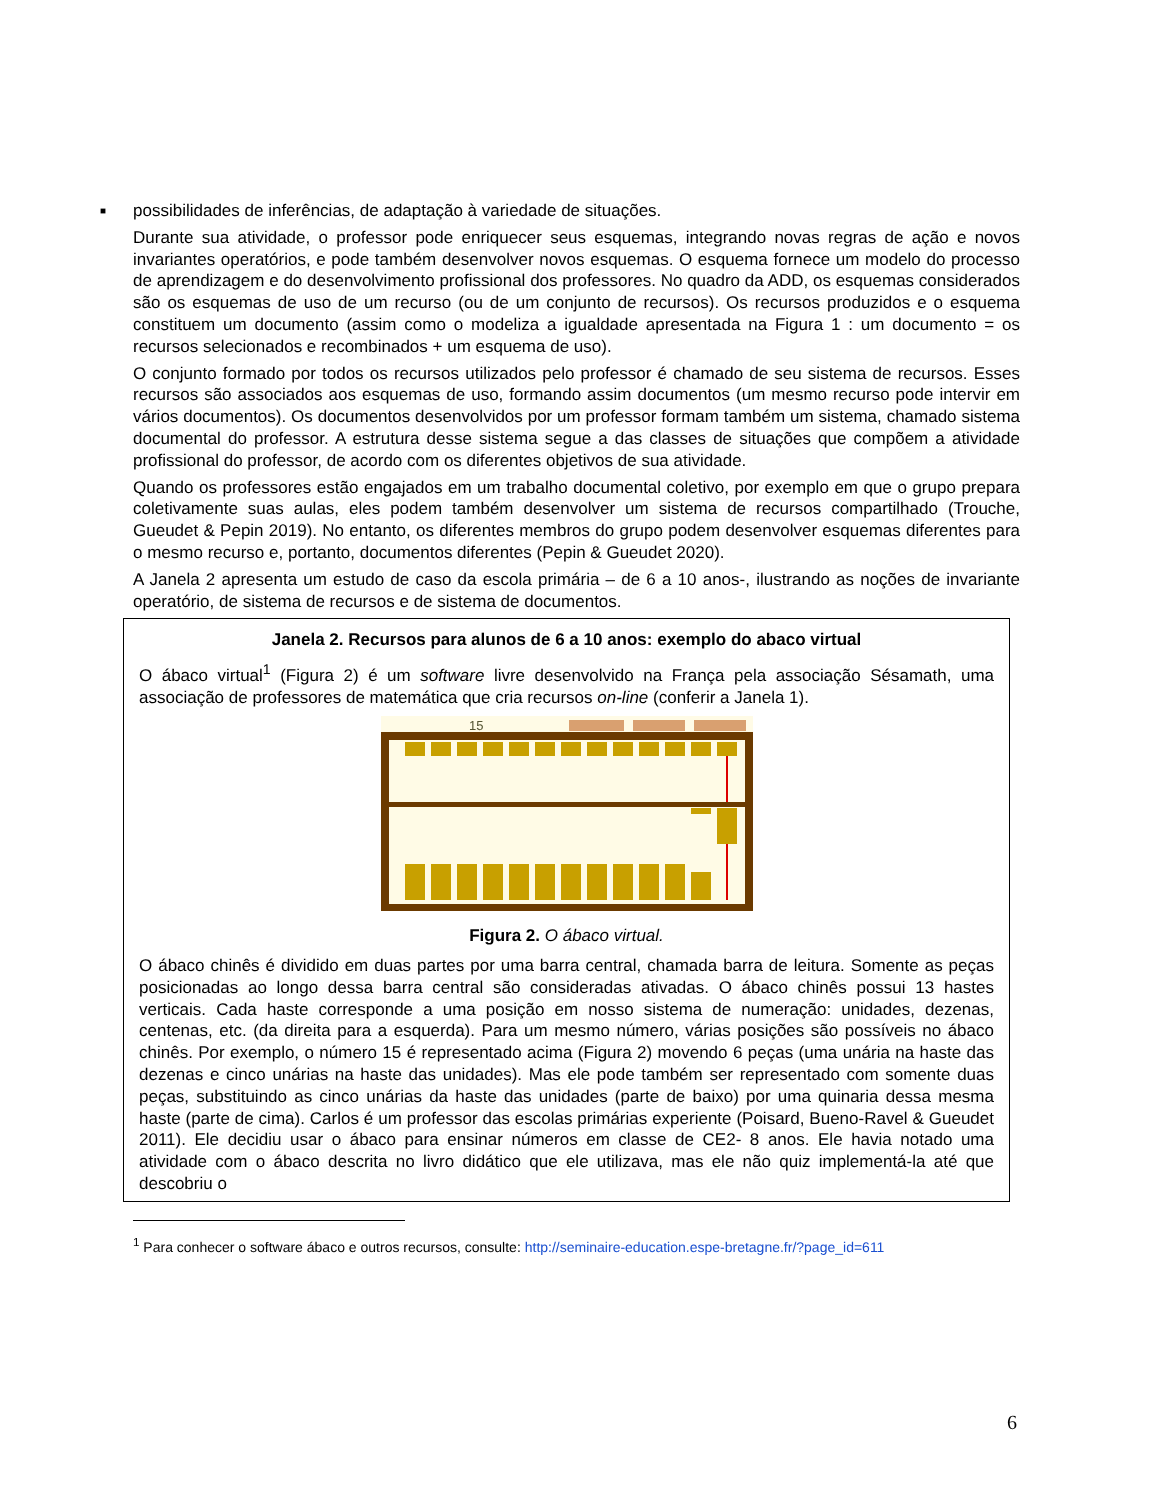■
possibilidades de inferências, de adaptação à variedade de situações.
Durante sua atividade, o professor pode enriquecer seus esquemas, integrando novas regras de ação e novos invariantes operatórios, e pode também desenvolver novos esquemas. O esquema fornece um modelo do processo de aprendizagem e do desenvolvimento profissional dos professores. No quadro da ADD, os esquemas considerados são os esquemas de uso de um recurso (ou de um conjunto de recursos). Os recursos produzidos e o esquema constituem um documento (assim como o modeliza a igualdade apresentada na Figura 1 : um documento = os recursos selecionados e recombinados + um esquema de uso).
O conjunto formado por todos os recursos utilizados pelo professor é chamado de seu sistema de recursos. Esses recursos são associados aos esquemas de uso, formando assim documentos (um mesmo recurso pode intervir em vários documentos). Os documentos desenvolvidos por um professor formam também um sistema, chamado sistema documental do professor. A estrutura desse sistema segue a das classes de situações que compõem a atividade profissional do professor, de acordo com os diferentes objetivos de sua atividade.
Quando os professores estão engajados em um trabalho documental coletivo, por exemplo em que o grupo prepara coletivamente suas aulas, eles podem também desenvolver um sistema de recursos compartilhado (Trouche, Gueudet & Pepin 2019). No entanto, os diferentes membros do grupo podem desenvolver esquemas diferentes para o mesmo recurso e, portanto, documentos diferentes (Pepin & Gueudet 2020).
A Janela 2 apresenta um estudo de caso da escola primária – de 6 a 10 anos-, ilustrando as noções de invariante operatório, de sistema de recursos e de sistema de documentos.
Janela 2. Recursos para alunos de 6 a 10 anos: exemplo do abaco virtual
O ábaco virtual<sup>1</sup> (Figura 2) é um software livre desenvolvido na França pela associação Sésamath, uma associação de professores de matemática que cria recursos on-line (conferir a Janela 1).
15
Figura 2. O ábaco virtual.
O ábaco chinês é dividido em duas partes por uma barra central, chamada barra de leitura. Somente as peças posicionadas ao longo dessa barra central são consideradas ativadas. O ábaco chinês possui 13 hastes verticais. Cada haste corresponde a uma posição em nosso sistema de numeração: unidades, dezenas, centenas, etc. (da direita para a esquerda). Para um mesmo número, várias posições são possíveis no ábaco chinês. Por exemplo, o número 15 é representado acima (Figura 2) movendo 6 peças (uma unária na haste das dezenas e cinco unárias na haste das unidades). Mas ele pode também ser representado com somente duas peças, substituindo as cinco unárias da haste das unidades (parte de baixo) por uma quinaria dessa mesma haste (parte de cima). Carlos é um professor das escolas primárias experiente (Poisard, Bueno-Ravel & Gueudet 2011). Ele decidiu usar o ábaco para ensinar números em classe de CE2- 8 anos. Ele havia notado uma atividade com o ábaco descrita no livro didático que ele utilizava, mas ele não quiz implementá-la até que descobriu o
<sup>1</sup> Para conhecer o software ábaco e outros recursos, consulte: http://seminaire-education.espe-bretagne.fr/?page_id=611
6